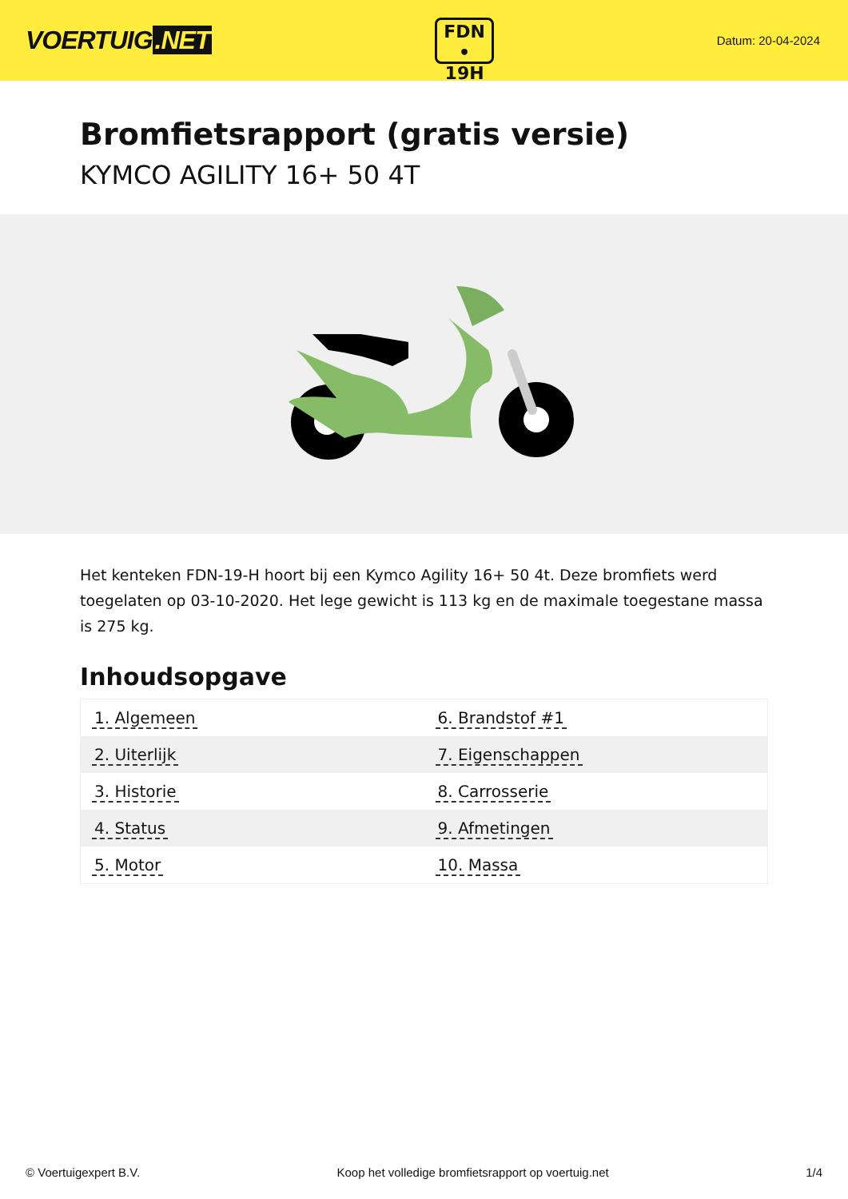VOERTUIG.NET
FDN
• 19H
Datum: 20-04-2024
Bromfietsrapport (gratis versie)
KYMCO AGILITY 16+ 50 4T
Het kenteken FDN-19-H hoort bij een Kymco Agility 16+ 50 4t. Deze bromfiets werd toegelaten op 03-10-2020. Het lege gewicht is 113 kg en de maximale toegestane massa is 275 kg.
Inhoudsopgave
| 1. Algemeen | 6. Brandstof #1 |
| 2. Uiterlijk | 7. Eigenschappen |
| 3. Historie | 8. Carrosserie |
| 4. Status | 9. Afmetingen |
| 5. Motor | 10. Massa |
© Voertuigexpert B.V. Koop het volledige bromfietsrapport op voertuig.net 1/4